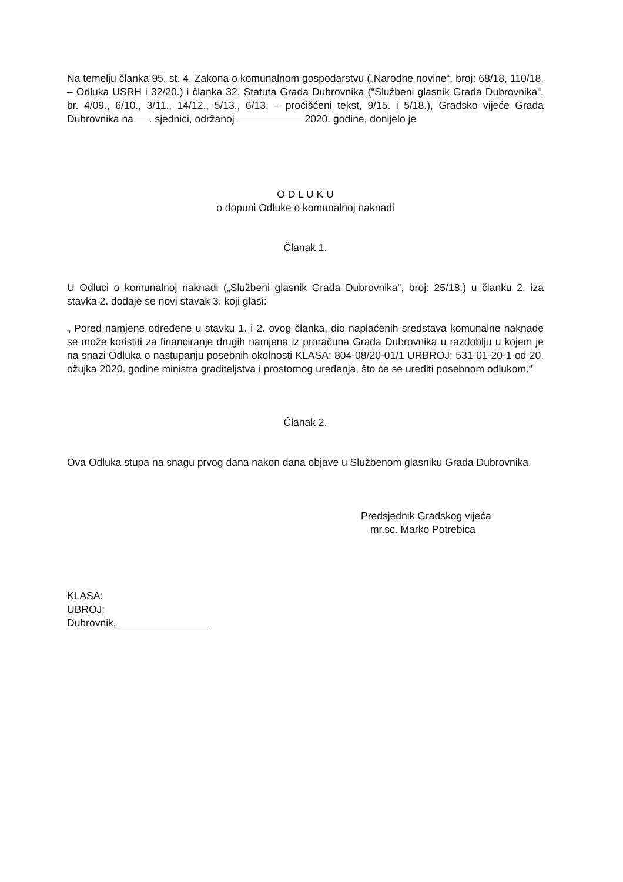Na temelju članka 95. st. 4. Zakona o komunalnom gospodarstvu („Narodne novine“, broj: 68/18, 110/18. – Odluka USRH i 32/20.) i članka 32. Statuta Grada Dubrovnika (“Službeni glasnik Grada Dubrovnika“, br. 4/09., 6/10., 3/11., 14/12., 5/13., 6/13. – pročišćeni tekst, 9/15. i 5/18.), Gradsko vijeće Grada Dubrovnika na . sjednici, održanoj 2020. godine, donijelo je
O D L U K U
o dopuni Odluke o komunalnoj naknadi
Članak 1.
U Odluci o komunalnoj naknadi („Službeni glasnik Grada Dubrovnika“, broj: 25/18.) u članku 2. iza stavka 2. dodaje se novi stavak 3. koji glasi:
„ Pored namjene određene u stavku 1. i 2. ovog članka, dio naplaćenih sredstava komunalne naknade se može koristiti za financiranje drugih namjena iz proračuna Grada Dubrovnika u razdoblju u kojem je na snazi Odluka o nastupanju posebnih okolnosti KLASA: 804-08/20-01/1 URBROJ: 531-01-20-1 od 20. ožujka 2020. godine ministra graditeljstva i prostornog uređenja, što će se urediti posebnom odlukom.“
Članak 2.
Ova Odluka stupa na snagu prvog dana nakon dana objave u Službenom glasniku Grada Dubrovnika.
Predsjednik Gradskog vijeća
mr.sc. Marko Potrebica
KLASA:
UBROJ:
Dubrovnik,